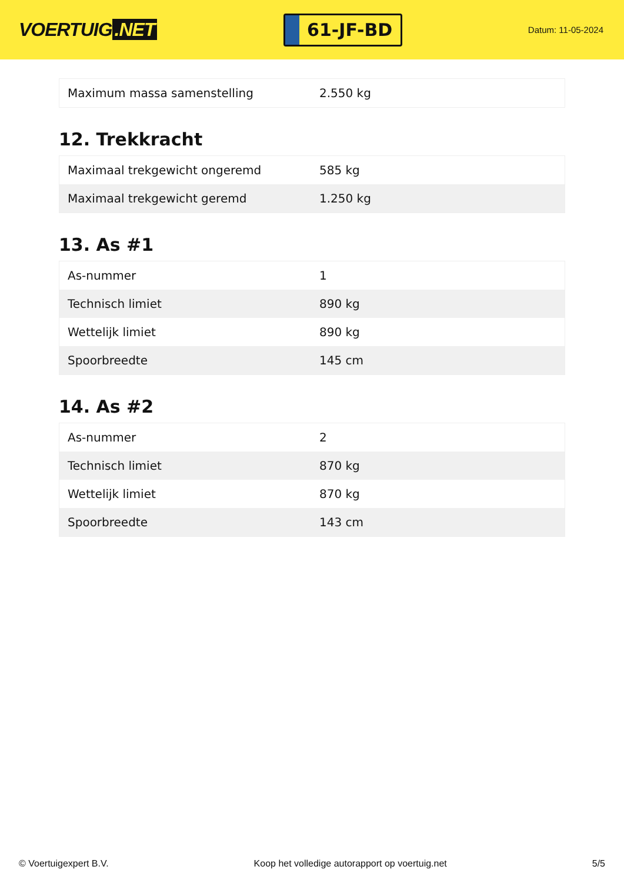VOERTUIG.NET
61-JF-BD
Datum: 11-05-2024
| Maximum massa samenstelling | 2.550 kg |
12. Trekkracht
| Maximaal trekgewicht ongeremd | 585 kg |
| Maximaal trekgewicht geremd | 1.250 kg |
13. As #1
| As-nummer | 1 |
| Technisch limiet | 890 kg |
| Wettelijk limiet | 890 kg |
| Spoorbreedte | 145 cm |
14. As #2
| As-nummer | 2 |
| Technisch limiet | 870 kg |
| Wettelijk limiet | 870 kg |
| Spoorbreedte | 143 cm |
© Voertuigexpert B.V. Koop het volledige autorapport op voertuig.net 5/5